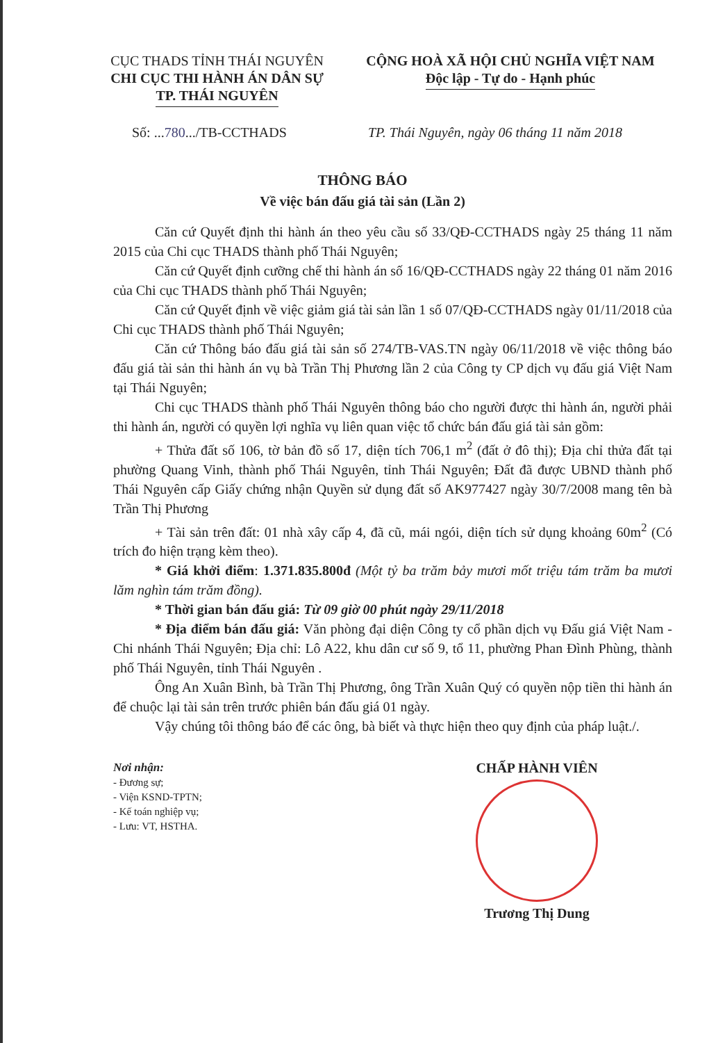CỤC THADS TỈNH THÁI NGUYÊN
CHI CỤC THI HÀNH ÁN DÂN SỰ
TP. THÁI NGUYÊN
CỘNG HOÀ XÃ HỘI CHỦ NGHĨA VIỆT NAM
Độc lập - Tự do - Hạnh phúc
Số: ...780.../TB-CCTHADS TP. Thái Nguyên, ngày 06 tháng 11 năm 2018
THÔNG BÁO
Về việc bán đấu giá tài sản (Lần 2)
Căn cứ Quyết định thi hành án theo yêu cầu số 33/QĐ-CCTHADS ngày 25 tháng 11 năm 2015 của Chi cục THADS thành phố Thái Nguyên;
Căn cứ Quyết định cưỡng chế thi hành án số 16/QĐ-CCTHADS ngày 22 tháng 01 năm 2016 của Chi cục THADS thành phố Thái Nguyên;
Căn cứ Quyết định về việc giảm giá tài sản lần 1 số 07/QĐ-CCTHADS ngày 01/11/2018 của Chi cục THADS thành phố Thái Nguyên;
Căn cứ Thông báo đấu giá tài sản số 274/TB-VAS.TN ngày 06/11/2018 về việc thông báo đấu giá tài sản thi hành án vụ bà Trần Thị Phương lần 2 của Công ty CP dịch vụ đấu giá Việt Nam tại Thái Nguyên;
Chi cục THADS thành phố Thái Nguyên thông báo cho người được thi hành án, người phải thi hành án, người có quyền lợi nghĩa vụ liên quan việc tổ chức bán đấu giá tài sản gồm:
+ Thửa đất số 106, tờ bản đồ số 17, diện tích 706,1 m<sup>2</sup> (đất ở đô thị); Địa chỉ thửa đất tại phường Quang Vinh, thành phố Thái Nguyên, tỉnh Thái Nguyên; Đất đã được UBND thành phố Thái Nguyên cấp Giấy chứng nhận Quyền sử dụng đất số AK977427 ngày 30/7/2008 mang tên bà Trần Thị Phương
+ Tài sản trên đất: 01 nhà xây cấp 4, đã cũ, mái ngói, diện tích sử dụng khoảng 60m<sup>2</sup> (Có trích đo hiện trạng kèm theo).
* Giá khởi điểm: 1.371.835.800đ (Một tỷ ba trăm bảy mươi mốt triệu tám trăm ba mươi lăm nghìn tám trăm đồng).
* Thời gian bán đấu giá: Từ 09 giờ 00 phút ngày 29/11/2018
* Địa điểm bán đấu giá: Văn phòng đại diện Công ty cổ phần dịch vụ Đấu giá Việt Nam - Chi nhánh Thái Nguyên; Địa chỉ: Lô A22, khu dân cư số 9, tổ 11, phường Phan Đình Phùng, thành phố Thái Nguyên, tỉnh Thái Nguyên .
Ông An Xuân Bình, bà Trần Thị Phương, ông Trần Xuân Quý có quyền nộp tiền thi hành án để chuộc lại tài sản trên trước phiên bán đấu giá 01 ngày.
Vậy chúng tôi thông báo để các ông, bà biết và thực hiện theo quy định của pháp luật./.
Nơi nhận:
- Đương sự;
- Viện KSND-TPTN;
- Kế toán nghiệp vụ;
- Lưu: VT, HSTHA.
CHẤP HÀNH VIÊN
Trương Thị Dung